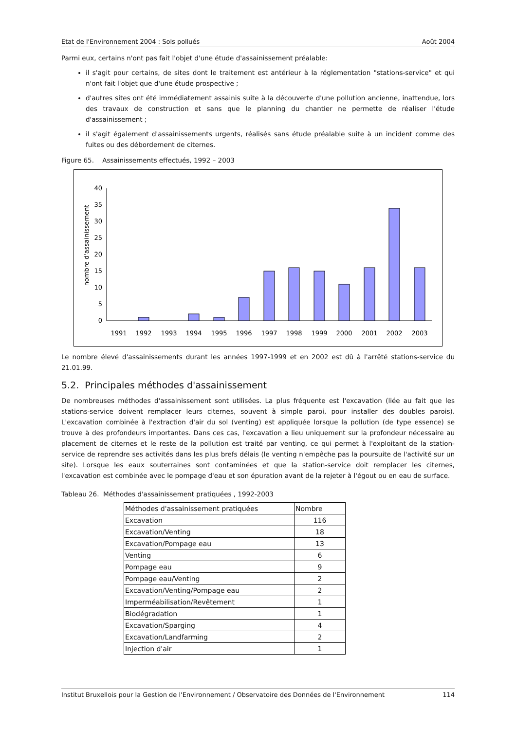Etat de l'Environnement 2004 : Sols pollués Août 2004
Parmi eux, certains n'ont pas fait l'objet d'une étude d'assainissement préalable:
il s'agit pour certains, de sites dont le traitement est antérieur à la réglementation "stations-service" et qui n'ont fait l'objet que d'une étude prospective ;
d'autres sites ont été immédiatement assainis suite à la découverte d'une pollution ancienne, inattendue, lors des travaux de construction et sans que le planning du chantier ne permette de réaliser l'étude d'assainissement ;
il s'agit également d'assainissements urgents, réalisés sans étude préalable suite à un incident comme des fuites ou des débordement de citernes.
Figure 65. Assainissements effectués, 1992 – 2003
nombre d'assainissement
0
5
10
15
20
25
30
35
40
1991
1992
1993
1994
1995
1996
1997
1998
1999
2000
2001
2002
2003
Le nombre élevé d'assainissements durant les années 1997-1999 et en 2002 est dû à l'arrêté stations-service du 21.01.99.
5.2. Principales méthodes d'assainissement
De nombreuses méthodes d'assainissement sont utilisées. La plus fréquente est l'excavation (liée au fait que les stations-service doivent remplacer leurs citernes, souvent à simple paroi, pour installer des doubles parois). L'excavation combinée à l'extraction d'air du sol (venting) est appliquée lorsque la pollution (de type essence) se trouve à des profondeurs importantes. Dans ces cas, l'excavation a lieu uniquement sur la profondeur nécessaire au placement de citernes et le reste de la pollution est traité par venting, ce qui permet à l'exploitant de la station-service de reprendre ses activités dans les plus brefs délais (le venting n'empêche pas la poursuite de l'activité sur un site). Lorsque les eaux souterraines sont contaminées et que la station-service doit remplacer les citernes, l'excavation est combinée avec le pompage d'eau et son épuration avant de la rejeter à l'égout ou en eau de surface.
Tableau 26. Méthodes d'assainissement pratiquées , 1992-2003
| Méthodes d'assainissement pratiquées | Nombre |
| Excavation | 116 |
| Excavation/Venting | 18 |
| Excavation/Pompage eau | 13 |
| Venting | 6 |
| Pompage eau | 9 |
| Pompage eau/Venting | 2 |
| Excavation/Venting/Pompage eau | 2 |
| Imperméabilisation/Revêtement | 1 |
| Biodégradation | 1 |
| Excavation/Sparging | 4 |
| Excavation/Landfarming | 2 |
| Injection d'air | 1 |
Institut Bruxellois pour la Gestion de l'Environnement / Observatoire des Données de l'Environnement 114